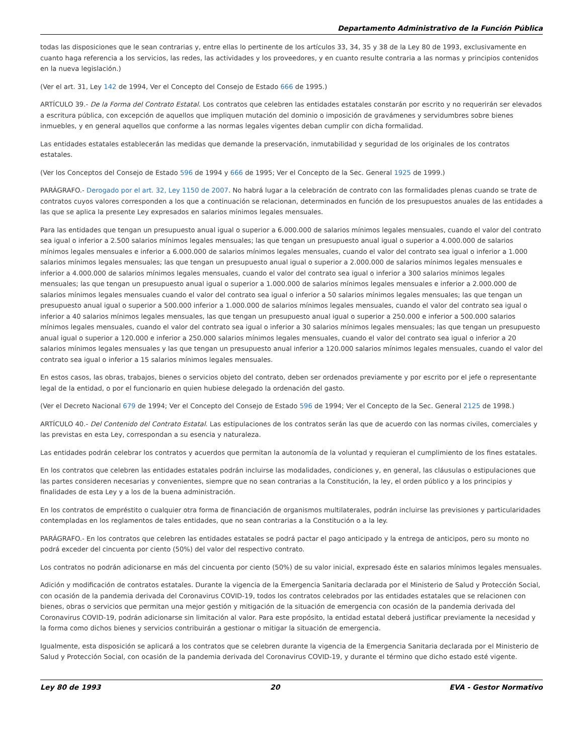Departamento Administrativo de la Función Pública
todas las disposiciones que le sean contrarias y, entre ellas lo pertinente de los artículos 33, 34, 35 y 38 de la Ley 80 de 1993, exclusivamente en cuanto haga referencia a los servicios, las redes, las actividades y los proveedores, y en cuanto resulte contraria a las normas y principios contenidos en la nueva legislación.)
(Ver el art. 31, Ley 142 de 1994, Ver el Concepto del Consejo de Estado 666 de 1995.)
ARTÍCULO 39.- De la Forma del Contrato Estatal. Los contratos que celebren las entidades estatales constarán por escrito y no requerirán ser elevados a escritura pública, con excepción de aquellos que impliquen mutación del dominio o imposición de gravámenes y servidumbres sobre bienes inmuebles, y en general aquellos que conforme a las normas legales vigentes deban cumplir con dicha formalidad.
Las entidades estatales establecerán las medidas que demande la preservación, inmutabilidad y seguridad de los originales de los contratos estatales.
(Ver los Conceptos del Consejo de Estado 596 de 1994 y 666 de 1995; Ver el Concepto de la Sec. General 1925 de 1999.)
PARÁGRAFO.- Derogado por el art. 32, Ley 1150 de 2007. No habrá lugar a la celebración de contrato con las formalidades plenas cuando se trate de contratos cuyos valores corresponden a los que a continuación se relacionan, determinados en función de los presupuestos anuales de las entidades a las que se aplica la presente Ley expresados en salarios mínimos legales mensuales.
Para las entidades que tengan un presupuesto anual igual o superior a 6.000.000 de salarios mínimos legales mensuales, cuando el valor del contrato sea igual o inferior a 2.500 salarios mínimos legales mensuales; las que tengan un presupuesto anual igual o superior a 4.000.000 de salarios mínimos legales mensuales e inferior a 6.000.000 de salarios mínimos legales mensuales, cuando el valor del contrato sea igual o inferior a 1.000 salarios mínimos legales mensuales; las que tengan un presupuesto anual igual o superior a 2.000.000 de salarios mínimos legales mensuales e inferior a 4.000.000 de salarios mínimos legales mensuales, cuando el valor del contrato sea igual o inferior a 300 salarios mínimos legales mensuales; las que tengan un presupuesto anual igual o superior a 1.000.000 de salarios mínimos legales mensuales e inferior a 2.000.000 de salarios mínimos legales mensuales cuando el valor del contrato sea igual o inferior a 50 salarios mínimos legales mensuales; las que tengan un presupuesto anual igual o superior a 500.000 inferior a 1.000.000 de salarios mínimos legales mensuales, cuando el valor del contrato sea igual o inferior a 40 salarios mínimos legales mensuales, las que tengan un presupuesto anual igual o superior a 250.000 e inferior a 500.000 salarios mínimos legales mensuales, cuando el valor del contrato sea igual o inferior a 30 salarios mínimos legales mensuales; las que tengan un presupuesto anual igual o superior a 120.000 e inferior a 250.000 salarios mínimos legales mensuales, cuando el valor del contrato sea igual o inferior a 20 salarios mínimos legales mensuales y las que tengan un presupuesto anual inferior a 120.000 salarios mínimos legales mensuales, cuando el valor del contrato sea igual o inferior a 15 salarios mínimos legales mensuales.
En estos casos, las obras, trabajos, bienes o servicios objeto del contrato, deben ser ordenados previamente y por escrito por el jefe o representante legal de la entidad, o por el funcionario en quien hubiese delegado la ordenación del gasto.
(Ver el Decreto Nacional 679 de 1994; Ver el Concepto del Consejo de Estado 596 de 1994; Ver el Concepto de la Sec. General 2125 de 1998.)
ARTÍCULO 40.- Del Contenido del Contrato Estatal. Las estipulaciones de los contratos serán las que de acuerdo con las normas civiles, comerciales y las previstas en esta Ley, correspondan a su esencia y naturaleza.
Las entidades podrán celebrar los contratos y acuerdos que permitan la autonomía de la voluntad y requieran el cumplimiento de los fines estatales.
En los contratos que celebren las entidades estatales podrán incluirse las modalidades, condiciones y, en general, las cláusulas o estipulaciones que las partes consideren necesarias y convenientes, siempre que no sean contrarias a la Constitución, la ley, el orden público y a los principios y finalidades de esta Ley y a los de la buena administración.
En los contratos de empréstito o cualquier otra forma de financiación de organismos multilaterales, podrán incluirse las previsiones y particularidades contempladas en los reglamentos de tales entidades, que no sean contrarias a la Constitución o a la ley.
PARÁGRAFO.- En los contratos que celebren las entidades estatales se podrá pactar el pago anticipado y la entrega de anticipos, pero su monto no podrá exceder del cincuenta por ciento (50%) del valor del respectivo contrato.
Los contratos no podrán adicionarse en más del cincuenta por ciento (50%) de su valor inicial, expresado éste en salarios mínimos legales mensuales.
Adición y modificación de contratos estatales. Durante la vigencia de la Emergencia Sanitaria declarada por el Ministerio de Salud y Protección Social, con ocasión de la pandemia derivada del Coronavirus COVID-19, todos los contratos celebrados por las entidades estatales que se relacionen con bienes, obras o servicios que permitan una mejor gestión y mitigación de la situación de emergencia con ocasión de la pandemia derivada del Coronavirus COVID-19, podrán adicionarse sin limitación al valor. Para este propósito, la entidad estatal deberá justificar previamente la necesidad y la forma como dichos bienes y servicios contribuirán a gestionar o mitigar la situación de emergencia.
Igualmente, esta disposición se aplicará a los contratos que se celebren durante la vigencia de la Emergencia Sanitaria declarada por el Ministerio de Salud y Protección Social, con ocasión de la pandemia derivada del Coronavirus COVID-19, y durante el término que dicho estado esté vigente.
Ley 80 de 1993 20 EVA - Gestor Normativo